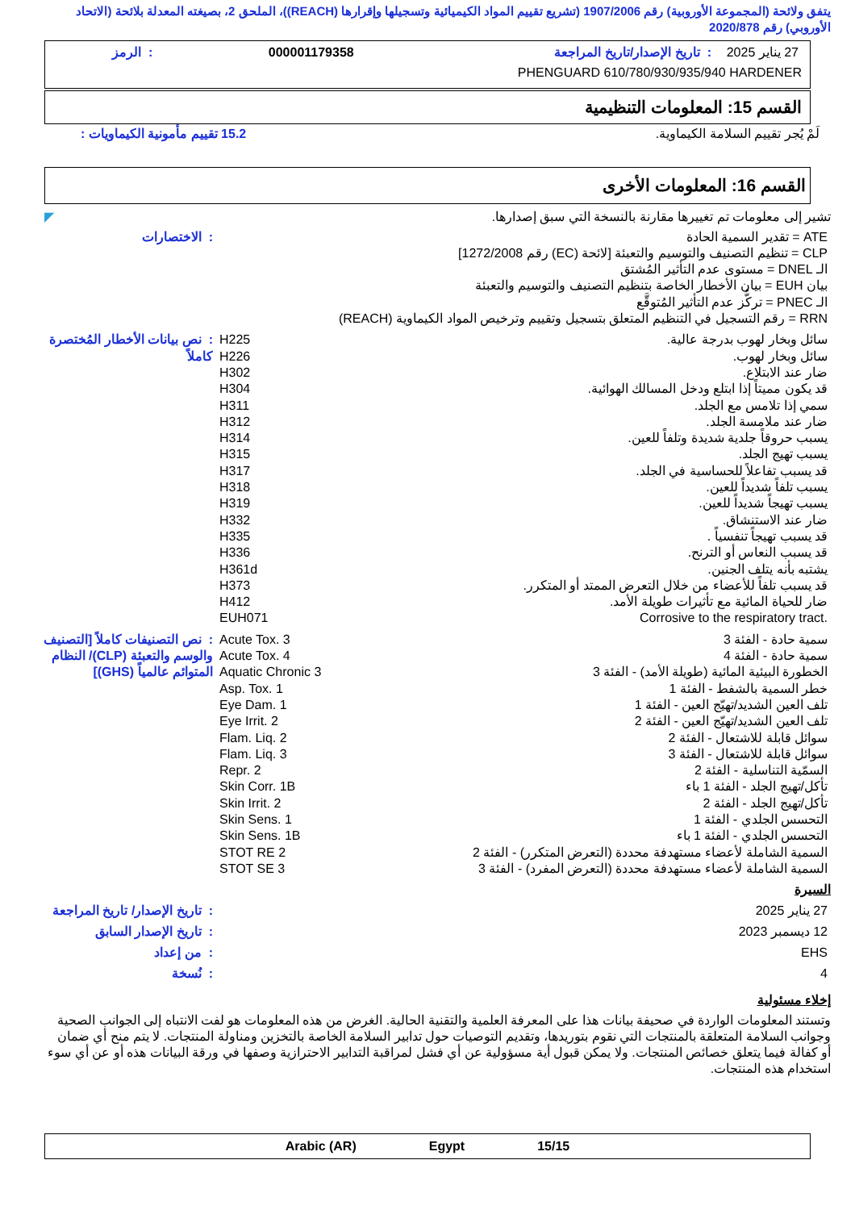يتفق ولائحة (المجموعة الأوروبية) رقم 1907/2006 (تشريع تقييم المواد الكيميائية وتسجيلها وإقرارها (REACH))، الملحق 2، بصيغته المعدلة بلائحة (الاتحاد الأوروبي) رقم 2020/878
| 27 يناير 2025 | : تاريخ الإصدار/تاريخ المراجعة | 000001179358 | : الرمز |
PHENGUARD 610/780/930/935/940 HARDENER
القسم 15: المعلومات التنظيمية
| لَمْ يُجر تقييم السلامة الكيماوية. | 15.2 تقييم مأمونية الكيماويات : |
القسم 16: المعلومات الأخرى
تشير إلى معلومات تم تغييرها مقارنة بالنسخة التي سبق إصدارها. ◤
| ATE = تقدير السمية الحادة CLP = تنظيم التصنيف والتوسيم والتعبئة [لائحة (EC) رقم 1272/2008] الـ DNEL = مستوى عدم التأثير المُشتق بيان EUH = بيان الأخطار الخاصة بتنظيم التصنيف والتوسيم والتعبئة الـ PNEC = تركُّز عدم التأثير المُتوقَّع RRN = رقم التسجيل في التنظيم المتعلق بتسجيل وتقييم وترخيص المواد الكيماوية (REACH) | : الاختصارات |
| سائل وبخار لهوب بدرجة عالية. سائل وبخار لهوب. ضار عند الابتلاع. قد يكون مميتاً إذا ابتلع ودخل المسالك الهوائية. سمي إذا تلامس مع الجلد. ضار عند ملامسة الجلد. يسبب حروقاً جلدية شديدة وتلفاً للعين. يسبب تهيج الجلد. قد يسبب تفاعلاً للحساسية في الجلد. يسبب تلفاً شديداً للعين. يسبب تهيجاً شديداً للعين. ضار عند الاستنشاق. قد يسبب تهيجاً تنفسياً . قد يسبب النعاس أو الترنح. يشتبه بأنه يتلف الجنين. قد يسبب تلفاً للأعضاء من خلال التعرض الممتد أو المتكرر. ضار للحياة المائية مع تأثيرات طويلة الأمد. Corrosive to the respiratory tract. | H225 H226 H302 H304 H311 H312 H314 H315 H317 H318 H319 H332 H335 H336 H361d H373 H412 EUH071 | : نص بيانات الأخطار المُختصرة كاملاً |
| سمية حادة - الفئة 3 سمية حادة - الفئة 4 الخطورة البيئية المائية (طويلة الأمد) - الفئة 3 خطر السمية بالشفط - الفئة 1 تلف العين الشديد/تهيّج العين - الفئة 1 تلف العين الشديد/تهيّج العين - الفئة 2 سوائل قابلة للاشتعال - الفئة 2 سوائل قابلة للاشتعال - الفئة 3 السمّية التناسلية - الفئة 2 تأكل/تهيج الجلد - الفئة 1 باء تأكل/تهيج الجلد - الفئة 2 التحسس الجلدي - الفئة 1 التحسس الجلدي - الفئة 1 باء السمية الشاملة لأعضاء مستهدفة محددة (التعرض المتكرر) - الفئة 2 السمية الشاملة لأعضاء مستهدفة محددة (التعرض المفرد) - الفئة 3 | Acute Tox. 3 Acute Tox. 4 Aquatic Chronic 3 Asp. Tox. 1 Eye Dam. 1 Eye Irrit. 2 Flam. Liq. 2 Flam. Liq. 3 Repr. 2 Skin Corr. 1B Skin Irrit. 2 Skin Sens. 1 Skin Sens. 1B STOT RE 2 STOT SE 3 | : نص التصنيفات كاملاً [التصنيف والوسم والتعبئة (CLP)/ النظام المتوائم عالمياً (GHS)] |
السيرة
| 27 يناير 2025 | : تاريخ الإصدار/ تاريخ المراجعة |
| 12 ديسمبر 2023 | : تاريخ الإصدار السابق |
| EHS | : من إعداد |
| 4 | : نُسخة |
إخلاء مسئولية
وتستند المعلومات الواردة في صحيفة بيانات هذا على المعرفة العلمية والتقنية الحالية. الغرض من هذه المعلومات هو لفت الانتباه إلى الجوانب الصحية وجوانب السلامة المتعلقة بالمنتجات التي نقوم بتوريدها، وتقديم التوصيات حول تدابير السلامة الخاصة بالتخزين ومناولة المنتجات. لا يتم منح أي ضمان أو كفالة فيما يتعلق خصائص المنتجات. ولا يمكن قبول أية مسؤولية عن أي فشل لمراقبة التدابير الاحترازية وصفها في ورقة البيانات هذه أو عن أي سوء استخدام هذه المنتجات.
Arabic (AR) Egypt 15/15